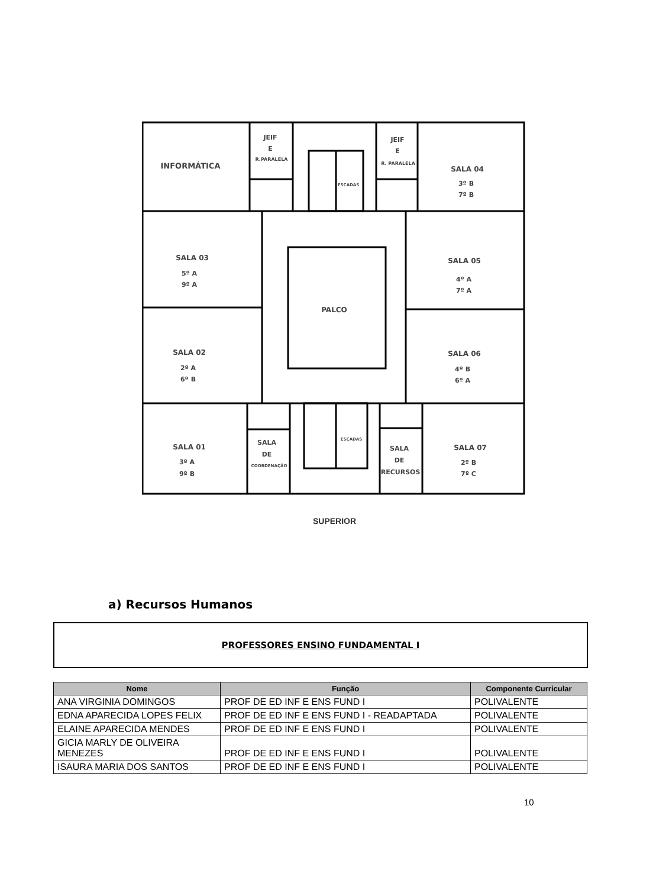INFORMÁTICA
JEIF
E
R.PARALELA
JEIF
E
R. PARALELA
ESCADAS
SALA 04
3º B
7º B
SALA 03
5º A
9º A
SALA 05
4º A
7º A
PALCO
SALA 02
2º A
6º B
SALA 06
4º B
6º A
SALA 01
3º A
9º B
SALA
DE
COORDENAÇÃO
ESCADAS
SALA
DE
RECURSOS
SALA 07
2º B
7º C
SUPERIOR
a) Recursos Humanos
PROFESSORES ENSINO FUNDAMENTAL I
| Nome | Função | Componente Curricular |
| --- | --- | --- |
| ANA VIRGINIA DOMINGOS | PROF DE ED INF E ENS FUND I | POLIVALENTE |
| EDNA APARECIDA LOPES FELIX | PROF DE ED INF E ENS FUND I - READAPTADA | POLIVALENTE |
| ELAINE APARECIDA MENDES | PROF DE ED INF E ENS FUND I | POLIVALENTE |
| GICIA MARLY DE OLIVEIRA MENEZES | PROF DE ED INF E ENS FUND I | POLIVALENTE |
| ISAURA MARIA DOS SANTOS | PROF DE ED INF E ENS FUND I | POLIVALENTE |
10